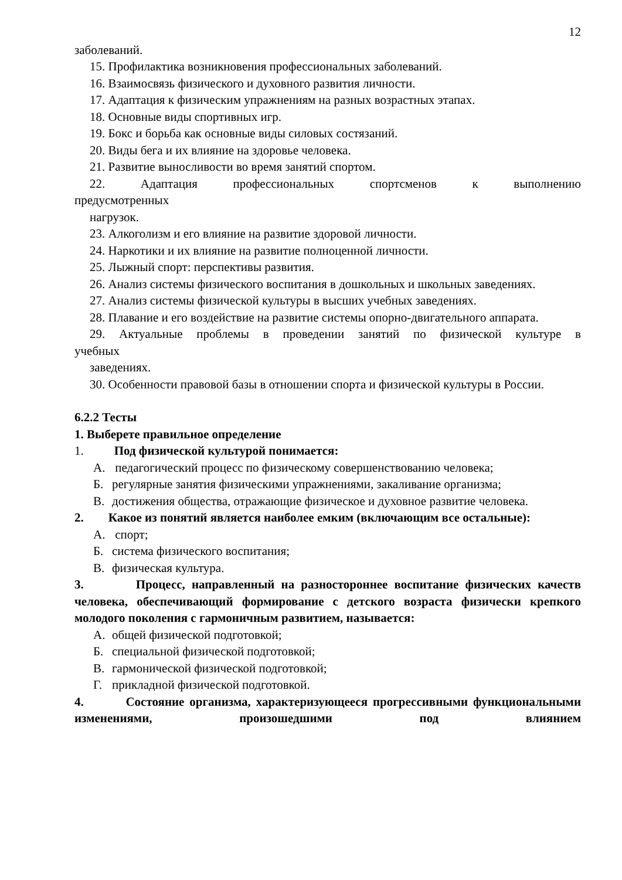12
заболеваний.
15. Профилактика возникновения профессиональных заболеваний.
16. Взаимосвязь физического и духовного развития личности.
17. Адаптация к физическим упражнениям на разных возрастных этапах.
18. Основные виды спортивных игр.
19. Бокс и борьба как основные виды силовых состязаний.
20. Виды бега и их влияние на здоровье человека.
21. Развитие выносливости во время занятий спортом.
22. Адаптация профессиональных спортсменов к выполнению
предусмотренных
нагрузок.
23. Алкоголизм и его влияние на развитие здоровой личности.
24. Наркотики и их влияние на развитие полноценной личности.
25. Лыжный спорт: перспективы развития.
26. Анализ системы физического воспитания в дошкольных и школьных заведениях.
27. Анализ системы физической культуры в высших учебных заведениях.
28. Плавание и его воздействие на развитие системы опорно-двигательного аппарата.
29. Актуальные проблемы в проведении занятий по физической культуре в
учебных
заведениях.
30. Особенности правовой базы в отношении спорта и физической культуры в России.
6.2.2 Тесты
1. Выберете правильное определение
1. Под физической культурой понимается:
А. педагогический процесс по физическому совершенствованию человека;
Б. регулярные занятия физическими упражнениями, закаливание организма;
В. достижения общества, отражающие физическое и духовное развитие человека.
2. Какое из понятий является наиболее емким (включающим все остальные):
А. спорт;
Б. система физического воспитания;
В. физическая культура.
3. Процесс, направленный на разностороннее воспитание физических качеств человека, обеспечивающий формирование с детского возраста физически крепкого молодого поколения с гармоничным развитием, называется:
А. общей физической подготовкой;
Б. специальной физической подготовкой;
В. гармонической физической подготовкой;
Г. прикладной физической подготовкой.
4. Состояние организма, характеризующееся прогрессивными функциональными изменениями, произошедшими под влиянием